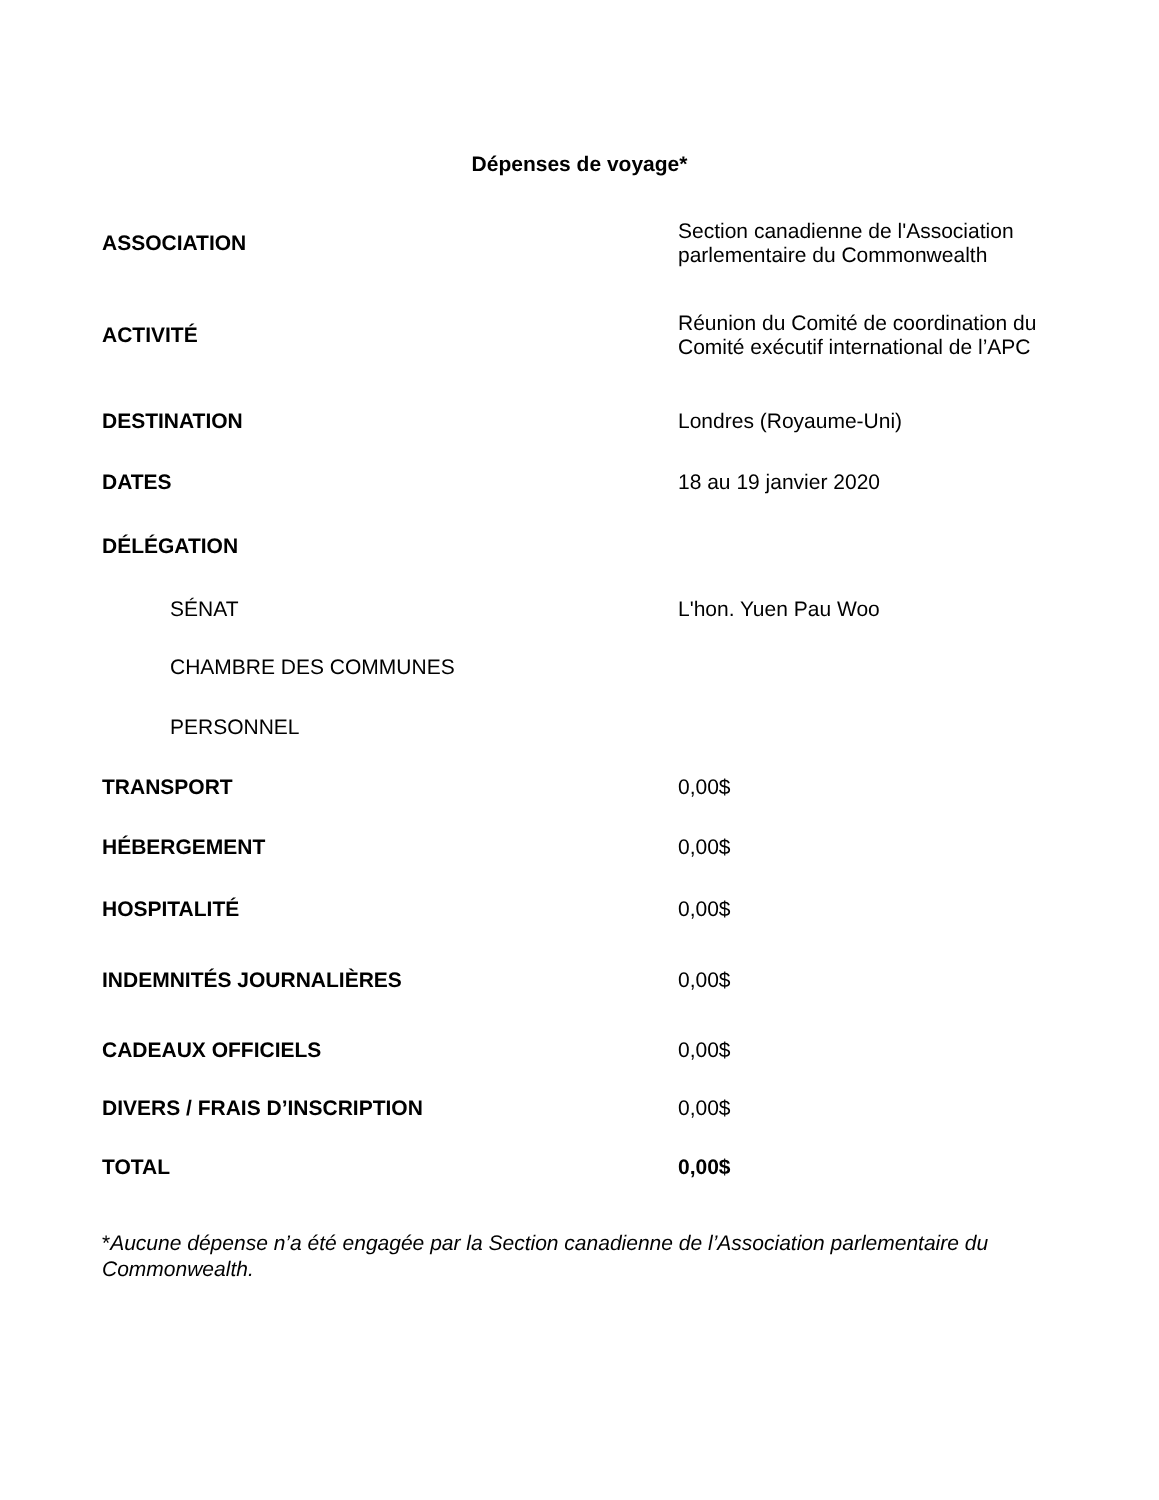Dépenses de voyage*
| ASSOCIATION | Section canadienne de l'Association parlementaire du Commonwealth |
| ACTIVITÉ | Réunion du Comité de coordination du Comité exécutif international de l’APC |
| DESTINATION | Londres (Royaume-Uni) |
| DATES | 18 au 19 janvier 2020 |
| DÉLÉGATION | |
| SÉNAT | L'hon. Yuen Pau Woo |
| CHAMBRE DES COMMUNES | |
| PERSONNEL | |
| TRANSPORT | 0,00$ |
| HÉBERGEMENT | 0,00$ |
| HOSPITALITÉ | 0,00$ |
| INDEMNITÉS JOURNALIÈRES | 0,00$ |
| CADEAUX OFFICIELS | 0,00$ |
| DIVERS / FRAIS D’INSCRIPTION | 0,00$ |
| TOTAL | 0,00$ |
*Aucune dépense n’a été engagée par la Section canadienne de l’Association parlementaire du Commonwealth.